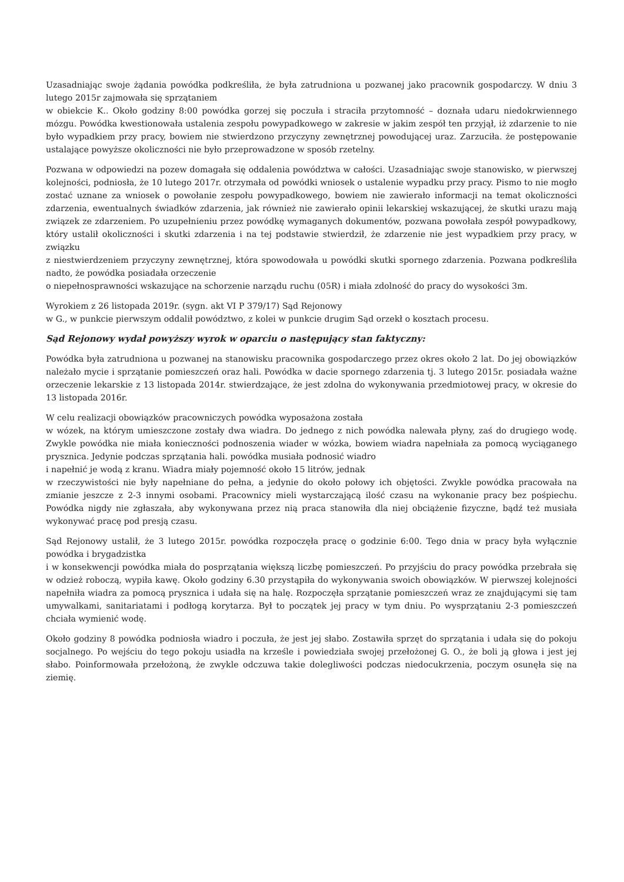Uzasadniając swoje żądania powódka podkreśliła, że była zatrudniona u pozwanej jako pracownik gospodarczy. W dniu 3 lutego 2015r zajmowała się sprzątaniem
w obiekcie K.. Około godziny 8:00 powódka gorzej się poczuła i straciła przytomność – doznała udaru niedokrwiennego mózgu. Powódka kwestionowała ustalenia zespołu powypadkowego w zakresie w jakim zespół ten przyjął, iż zdarzenie to nie było wypadkiem przy pracy, bowiem nie stwierdzono przyczyny zewnętrznej powodującej uraz. Zarzuciła. że postępowanie ustalające powyższe okoliczności nie było przeprowadzone w sposób rzetelny.
Pozwana w odpowiedzi na pozew domagała się oddalenia powództwa w całości. Uzasadniając swoje stanowisko, w pierwszej kolejności, podniosła, że 10 lutego 2017r. otrzymała od powódki wniosek o ustalenie wypadku przy pracy. Pismo to nie mogło zostać uznane za wniosek o powołanie zespołu powypadkowego, bowiem nie zawierało informacji na temat okoliczności zdarzenia, ewentualnych świadków zdarzenia, jak również nie zawierało opinii lekarskiej wskazującej, że skutki urazu mają związek ze zdarzeniem. Po uzupełnieniu przez powódkę wymaganych dokumentów, pozwana powołała zespół powypadkowy, który ustalił okoliczności i skutki zdarzenia i na tej podstawie stwierdził, że zdarzenie nie jest wypadkiem przy pracy, w związku
z niestwierdzeniem przyczyny zewnętrznej, która spowodowała u powódki skutki spornego zdarzenia. Pozwana podkreśliła nadto, że powódka posiadała orzeczenie
o niepełnosprawności wskazujące na schorzenie narządu ruchu (05R) i miała zdolność do pracy do wysokości 3m.
Wyrokiem z 26 listopada 2019r. (sygn. akt VI P 379/17) Sąd Rejonowy
w G., w punkcie pierwszym oddalił powództwo, z kolei w punkcie drugim Sąd orzekł o kosztach procesu.
Sąd Rejonowy wydał powyższy wyrok w oparciu o następujący stan faktyczny:
Powódka była zatrudniona u pozwanej na stanowisku pracownika gospodarczego przez okres około 2 lat. Do jej obowiązków należało mycie i sprzątanie pomieszczeń oraz hali. Powódka w dacie spornego zdarzenia tj. 3 lutego 2015r. posiadała ważne orzeczenie lekarskie z 13 listopada 2014r. stwierdzające, że jest zdolna do wykonywania przedmiotowej pracy, w okresie do 13 listopada 2016r.
W celu realizacji obowiązków pracowniczych powódka wyposażona została
w wózek, na którym umieszczone zostały dwa wiadra. Do jednego z nich powódka nalewała płyny, zaś do drugiego wodę. Zwykle powódka nie miała konieczności podnoszenia wiader w wózka, bowiem wiadra napełniała za pomocą wyciąganego prysznica. Jedynie podczas sprzątania hali. powódka musiała podnosić wiadro
i napełnić je wodą z kranu. Wiadra miały pojemność około 15 litrów, jednak
w rzeczywistości nie były napełniane do pełna, a jedynie do około połowy ich objętości. Zwykle powódka pracowała na zmianie jeszcze z 2-3 innymi osobami. Pracownicy mieli wystarczającą ilość czasu na wykonanie pracy bez pośpiechu. Powódka nigdy nie zgłaszała, aby wykonywana przez nią praca stanowiła dla niej obciążenie fizyczne, bądź też musiała wykonywać pracę pod presją czasu.
Sąd Rejonowy ustalił, że 3 lutego 2015r. powódka rozpoczęła pracę o godzinie 6:00. Tego dnia w pracy była wyłącznie powódka i brygadzistka
i w konsekwencji powódka miała do posprzątania większą liczbę pomieszczeń. Po przyjściu do pracy powódka przebrała się w odzież roboczą, wypiła kawę. Około godziny 6.30 przystąpiła do wykonywania swoich obowiązków. W pierwszej kolejności napełniła wiadra za pomocą prysznica i udała się na halę. Rozpoczęła sprzątanie pomieszczeń wraz ze znajdującymi się tam umywalkami, sanitariatami i podłogą korytarza. Był to początek jej pracy w tym dniu. Po wysprzątaniu 2-3 pomieszczeń chciała wymienić wodę.
Około godziny 8 powódka podniosła wiadro i poczuła, że jest jej słabo. Zostawiła sprzęt do sprzątania i udała się do pokoju socjalnego. Po wejściu do tego pokoju usiadła na krześle i powiedziała swojej przełożonej G. O., że boli ją głowa i jest jej słabo. Poinformowała przełożoną, że zwykle odczuwa takie dolegliwości podczas niedocukrzenia, poczym osunęła się na ziemię.